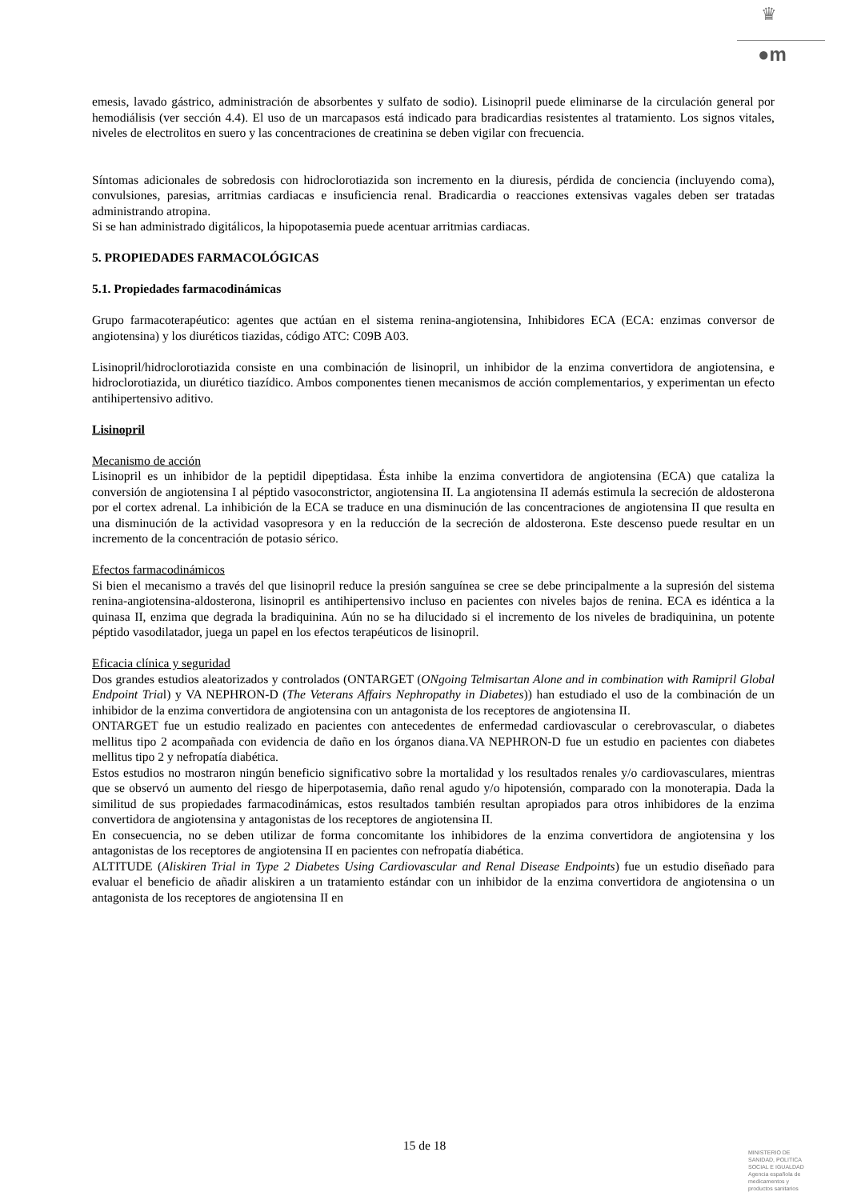♛
●m
emesis, lavado gástrico, administración de absorbentes y sulfato de sodio). Lisinopril puede eliminarse de la circulación general por hemodiálisis (ver sección 4.4). El uso de un marcapasos está indicado para bradicardias resistentes al tratamiento. Los signos vitales, niveles de electrolitos en suero y las concentraciones de creatinina se deben vigilar con frecuencia.
Síntomas adicionales de sobredosis con hidroclorotiazida son incremento en la diuresis, pérdida de conciencia (incluyendo coma), convulsiones, paresias, arritmias cardiacas e insuficiencia renal. Bradicardia o reacciones extensivas vagales deben ser tratadas administrando atropina.
Si se han administrado digitálicos, la hipopotasemia puede acentuar arritmias cardiacas.
5. PROPIEDADES FARMACOLÓGICAS
5.1. Propiedades farmacodinámicas
Grupo farmacoterapéutico: agentes que actúan en el sistema renina-angiotensina, Inhibidores ECA (ECA: enzimas conversor de angiotensina) y los diuréticos tiazidas, código ATC: C09B A03.
Lisinopril/hidroclorotiazida consiste en una combinación de lisinopril, un inhibidor de la enzima convertidora de angiotensina, e hidroclorotiazida, un diurético tiazídico. Ambos componentes tienen mecanismos de acción complementarios, y experimentan un efecto antihipertensivo aditivo.
Lisinopril
Mecanismo de acción
Lisinopril es un inhibidor de la peptidil dipeptidasa. Ésta inhibe la enzima convertidora de angiotensina (ECA) que cataliza la conversión de angiotensina I al péptido vasoconstrictor, angiotensina II. La angiotensina II además estimula la secreción de aldosterona por el cortex adrenal. La inhibición de la ECA se traduce en una disminución de las concentraciones de angiotensina II que resulta en una disminución de la actividad vasopresora y en la reducción de la secreción de aldosterona. Este descenso puede resultar en un incremento de la concentración de potasio sérico.
Efectos farmacodinámicos
Si bien el mecanismo a través del que lisinopril reduce la presión sanguínea se cree se debe principalmente a la supresión del sistema renina-angiotensina-aldosterona, lisinopril es antihipertensivo incluso en pacientes con niveles bajos de renina. ECA es idéntica a la quinasa II, enzima que degrada la bradiquinina. Aún no se ha dilucidado si el incremento de los niveles de bradiquinina, un potente péptido vasodilatador, juega un papel en los efectos terapéuticos de lisinopril.
Eficacia clínica y seguridad
Dos grandes estudios aleatorizados y controlados (ONTARGET (ONgoing Telmisartan Alone and in combination with Ramipril Global Endpoint Trial) y VA NEPHRON-D (The Veterans Affairs Nephropathy in Diabetes)) han estudiado el uso de la combinación de un inhibidor de la enzima convertidora de angiotensina con un antagonista de los receptores de angiotensina II.
ONTARGET fue un estudio realizado en pacientes con antecedentes de enfermedad cardiovascular o cerebrovascular, o diabetes mellitus tipo 2 acompañada con evidencia de daño en los órganos diana.VA NEPHRON-D fue un estudio en pacientes con diabetes mellitus tipo 2 y nefropatía diabética.
Estos estudios no mostraron ningún beneficio significativo sobre la mortalidad y los resultados renales y/o cardiovasculares, mientras que se observó un aumento del riesgo de hiperpotasemia, daño renal agudo y/o hipotensión, comparado con la monoterapia. Dada la similitud de sus propiedades farmacodinámicas, estos resultados también resultan apropiados para otros inhibidores de la enzima convertidora de angiotensina y antagonistas de los receptores de angiotensina II.
En consecuencia, no se deben utilizar de forma concomitante los inhibidores de la enzima convertidora de angiotensina y los antagonistas de los receptores de angiotensina II en pacientes con nefropatía diabética.
ALTITUDE (Aliskiren Trial in Type 2 Diabetes Using Cardiovascular and Renal Disease Endpoints) fue un estudio diseñado para evaluar el beneficio de añadir aliskiren a un tratamiento estándar con un inhibidor de la enzima convertidora de angiotensina o un antagonista de los receptores de angiotensina II en
15 de 18
MINISTERIO DE
SANIDAD, POLITICA
SOCIAL E IGUALDAD
Agencia española de
medicamentos y
productos sanitarios